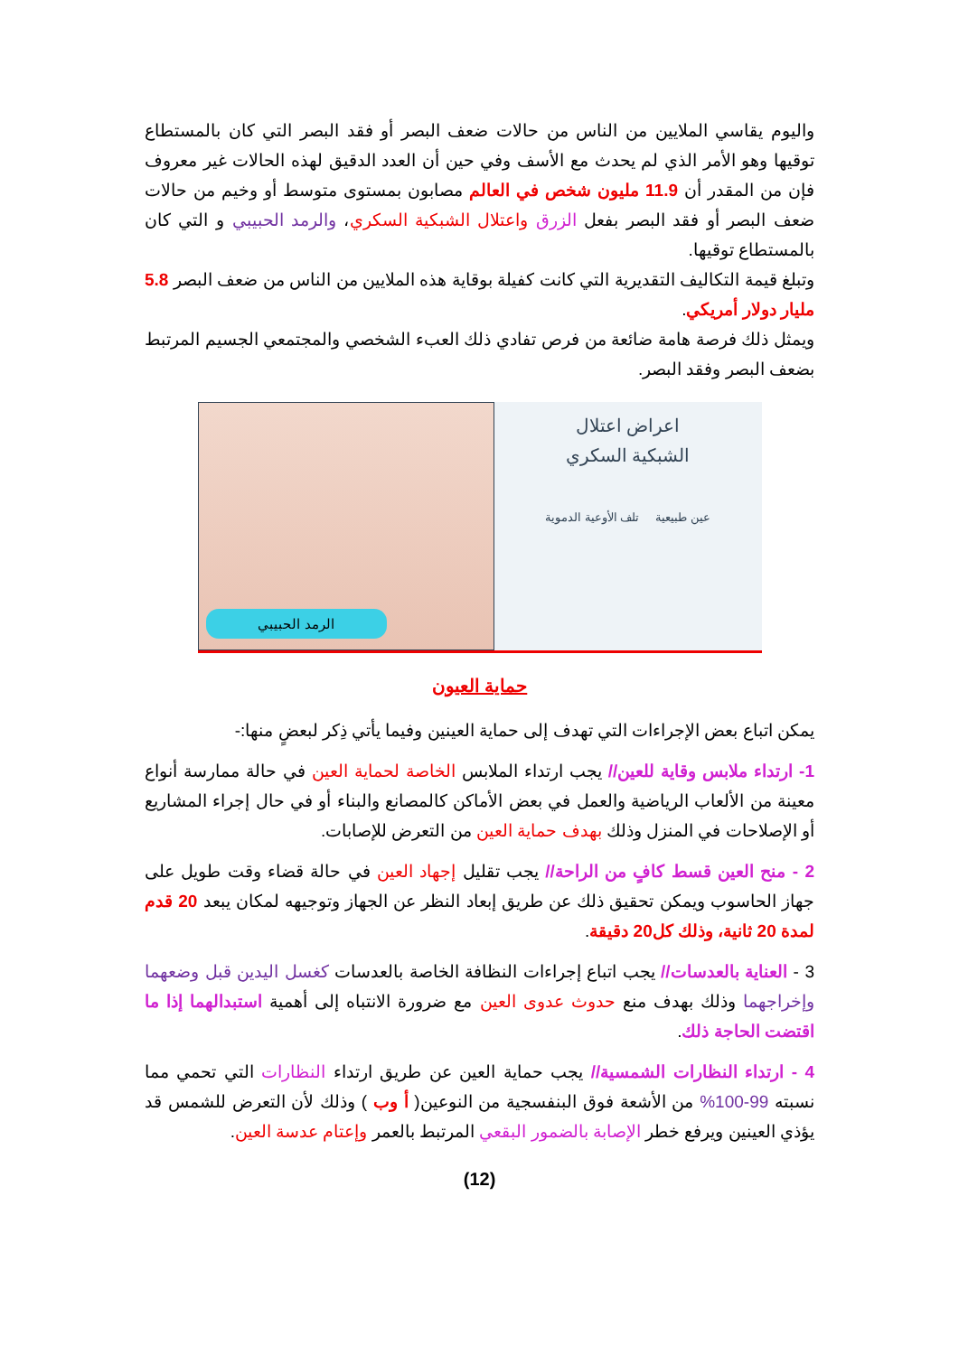واليوم يقاسي الملايين من الناس من حالات ضعف البصر أو فقد البصر التي كان بالمستطاع توقيها وهو الأمر الذي لم يحدث مع الأسف وفي حين أن العدد الدقيق لهذه الحالات غير معروف فإن من المقدر أن 11.9 مليون شخص في العالم مصابون بمستوى متوسط أو وخيم من حالات ضعف البصر أو فقد البصر بفعل الزرق واعتلال الشبكية السكري، والرمد الحبيبي و التي كان بالمستطاع توقيها.
وتبلغ قيمة التكاليف التقديرية التي كانت كفيلة بوقاية هذه الملايين من الناس من ضعف البصر 5.8 مليار دولار أمريكي.
ويمثل ذلك فرصة هامة ضائعة من فرص تفادي ذلك العبء الشخصي والمجتمعي الجسيم المرتبط بضعف البصر وفقد البصر.
الرمد الحبيبي
اعراض اعتلال
الشبكية السكري
عين طبيعية تلف الأوعية الدموية
حماية العيون
يمكن اتباع بعض الإجراءات التي تهدف إلى حماية العينين وفيما يأتي ذِكر لبعضٍ منها:-
1- ارتداء ملابس وقاية للعين// يجب ارتداء الملابس الخاصة لحماية العين في حالة ممارسة أنواع معينة من الألعاب الرياضية والعمل في بعض الأماكن كالمصانع والبناء أو في حال إجراء المشاريع أو الإصلاحات في المنزل وذلك بهدف حماية العين من التعرض للإصابات.
2 - منح العين قسط كافٍ من الراحة// يجب تقليل إجهاد العين في حالة قضاء وقت طويل على جهاز الحاسوب ويمكن تحقيق ذلك عن طريق إبعاد النظر عن الجهاز وتوجيهه لمكان يبعد 20 قدم لمدة 20 ثانية، وذلك كل20 دقيقة.
3 - العناية بالعدسات// يجب اتباع إجراءات النظافة الخاصة بالعدسات كغسل اليدين قبل وضعهما وإخراجهما وذلك بهدف منع حدوث عدوى العين مع ضرورة الانتباه إلى أهمية استبدالهما إذا ما اقتضت الحاجة ذلك.
4 - ارتداء النظارات الشمسية// يجب حماية العين عن طريق ارتداء النظارات التي تحمي مما نسبته 99-100% من الأشعة فوق البنفسجية من النوعين( أ وب ) وذلك لأن التعرض للشمس قد يؤذي العينين ويرفع خطر الإصابة بالضمور البقعي المرتبط بالعمر وإعتام عدسة العين.
(12)